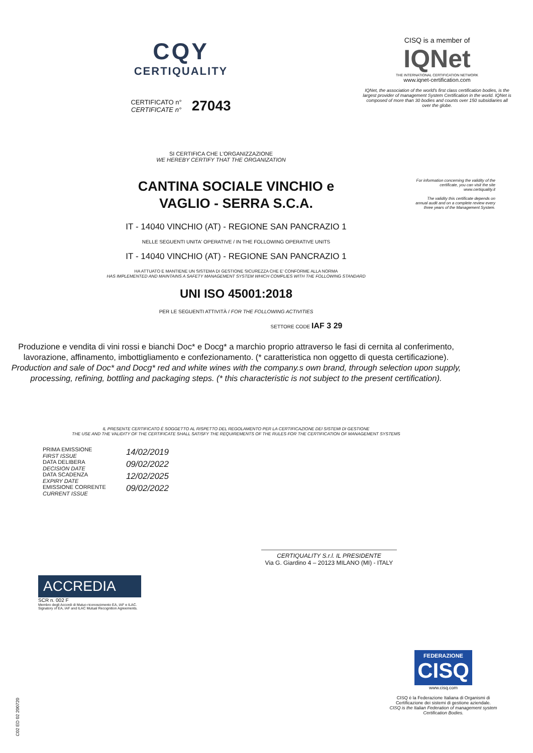CQY
CERTIQUALITY
CERTIFICATO n°
CERTIFICATE n° 27043
CISQ is a member of
IQNet
THE INTERNATIONAL CERTIFICATION NETWORK
www.iqnet-certification.com
IQNet, the association of the world's first class certification bodies, is the largest provider of management System Certification in the world. IQNet is composed of more than 30 bodies and counts over 150 subsidiaries all over the globe.
For information concerning the validity of the certificate, you can visit the site www.certiquality.it
The validity this certificate depends on annual audit and on a complete review every three years of the Management System.
SI CERTIFICA CHE L'ORGANIZZAZIONE
WE HEREBY CERTIFY THAT THE ORGANIZATION
CANTINA SOCIALE VINCHIO e
VAGLIO - SERRA S.C.A.
IT - 14040 VINCHIO (AT) - REGIONE SAN PANCRAZIO 1
NELLE SEGUENTI UNITA' OPERATIVE / IN THE FOLLOWING OPERATIVE UNITS
IT - 14040 VINCHIO (AT) - REGIONE SAN PANCRAZIO 1
HA ATTUATO E MANTIENE UN SISTEMA DI GESTIONE SICUREZZA CHE E' CONFORME ALLA NORMA
HAS IMPLEMENTED AND MAINTAINS A SAFETY MANAGEMENT SYSTEM WHICH COMPLIES WITH THE FOLLOWING STANDARD
UNI ISO 45001:2018
PER LE SEGUENTI ATTIVITÀ / FOR THE FOLLOWING ACTIVITIES
SETTORE CODE IAF 3 29
Produzione e vendita di vini rossi e bianchi Doc* e Docg* a marchio proprio attraverso le fasi di cernita al conferimento, lavorazione, affinamento, imbottigliamento e confezionamento. (* caratteristica non oggetto di questa certificazione).
Production and sale of Doc* and Docg* red and white wines with the company.s own brand, through selection upon supply, processing, refining, bottling and packaging steps. (* this characteristic is not subject to the present certification).
IL PRESENTE CERTIFICATO È SOGGETTO AL RISPETTO DEL REGOLAMENTO PER LA CERTIFICAZIONE DEI SISTEMI DI GESTIONE
THE USE AND THE VALIDITY OF THE CERTIFICATE SHALL SATISFY THE REQUIREMENTS OF THE RULES FOR THE CERTIFICATION OF MANAGEMENT SYSTEMS
PRIMA EMISSIONE
FIRST ISSUE
DATA DELIBERA
DECISION DATE
DATA SCADENZA
EXPIRY DATE
EMISSIONE CORRENTE
CURRENT ISSUE
14/02/2019
09/02/2022
12/02/2025
09/02/2022
CERTIQUALITY S.r.l. IL PRESIDENTE
Via G. Giardino 4 – 20123 MILANO (MI) - ITALY
ACCREDIA
SCR n. 002 F
Membro degli Accordi di Mutuo riconoscimento EA, IAF e ILAC.
Signatory of EA, IAF and ILAC Mutual Recognition Agreements.
FEDERAZIONE
CISQ
www.cisq.com
CISQ è la Federazione Italiana di Organismi di Certificazione dei sistemi di gestione aziendale.
CISQ is the Italian Federation of management system Certification Bodies.
C02 ED 02 200720